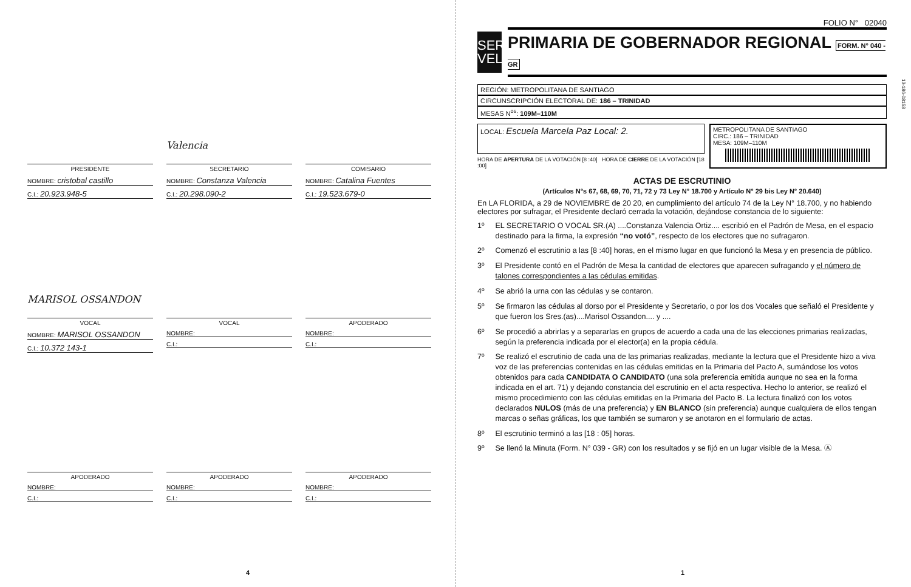PRESIDENTE
NOMBRE: cristobal castillo
C.I.: 20.923.948-5
Valencia
SECRETARIO
NOMBRE: Constanza Valencia
C.I.: 20.298.090-2
COMISARIO
NOMBRE: Catalina Fuentes
C.I.: 19.523.679-0
MARISOL OSSANDON
VOCAL
NOMBRE: MARISOL OSSANDON
C.I.: 10.372 143-1
VOCAL
NOMBRE:
C.I.:
APODERADO
NOMBRE:
C.I.:
APODERADO
NOMBRE:
C.I.:
APODERADO
NOMBRE:
C.I.:
APODERADO
NOMBRE:
C.I.:
4
FOLIO N° 02040
SER
VEL
PRIMARIA DE GOBERNADOR REGIONAL FORM. N° 040 - GR
REGIÓN: METROPOLITANA DE SANTIAGO
CIRCUNSCRIPCIÓN ELECTORAL DE: 186 – TRINIDAD
MESAS N<sup>os</sup>: 109M–110M
LOCAL: Escuela Marcela Paz Local: 2.
HORA DE APERTURA DE LA VOTACIÓN [8 :40] HORA DE CIERRE DE LA VOTACIÓN [18 :00]
METROPOLITANA DE SANTIAGO
CIRC.: 186 – TRINIDAD
MESA: 109M–110M
ACTAS DE ESCRUTINIO
(Artículos N°s 67, 68, 69, 70, 71, 72 y 73 Ley N° 18.700 y Artículo N° 29 bis Ley N° 20.640)
En LA FLORIDA, a 29 de NOVIEMBRE de 20 20, en cumplimiento del artículo 74 de la Ley N° 18.700, y no habiendo electores por sufragar, el Presidente declaró cerrada la votación, dejándose constancia de lo siguiente:
1º EL SECRETARIO O VOCAL SR.(A) ....Constanza Valencia Ortiz.... escribió en el Padrón de Mesa, en el espacio destinado para la firma, la expresión “no votó”, respecto de los electores que no sufragaron.
2º Comenzó el escrutinio a las [8 :40] horas, en el mismo lugar en que funcionó la Mesa y en presencia de público.
3º El Presidente contó en el Padrón de Mesa la cantidad de electores que aparecen sufragando y el número de talones correspondientes a las cédulas emitidas.
4º Se abrió la urna con las cédulas y se contaron.
5º Se firmaron las cédulas al dorso por el Presidente y Secretario, o por los dos Vocales que señaló el Presidente y que fueron los Sres.(as)....Marisol Ossandon.... y ....
6º Se procedió a abrirlas y a separarlas en grupos de acuerdo a cada una de las elecciones primarias realizadas, según la preferencia indicada por el elector(a) en la propia cédula.
7º Se realizó el escrutinio de cada una de las primarias realizadas, mediante la lectura que el Presidente hizo a viva voz de las preferencias contenidas en las cédulas emitidas en la Primaria del Pacto A, sumándose los votos obtenidos para cada CANDIDATA O CANDIDATO (una sola preferencia emitida aunque no sea en la forma indicada en el art. 71) y dejando constancia del escrutinio en el acta respectiva. Hecho lo anterior, se realizó el mismo procedimiento con las cédulas emitidas en la Primaria del Pacto B. La lectura finalizó con los votos declarados NULOS (más de una preferencia) y EN BLANCO (sin preferencia) aunque cualquiera de ellos tengan marcas o señas gráficas, los que también se sumaron y se anotaron en el formulario de actas.
8º El escrutinio terminó a las [18 : 05] horas.
9º Se llenó la Minuta (Form. N° 039 - GR) con los resultados y se fijó en un lugar visible de la Mesa. Ⓐ
1
13-186-08158